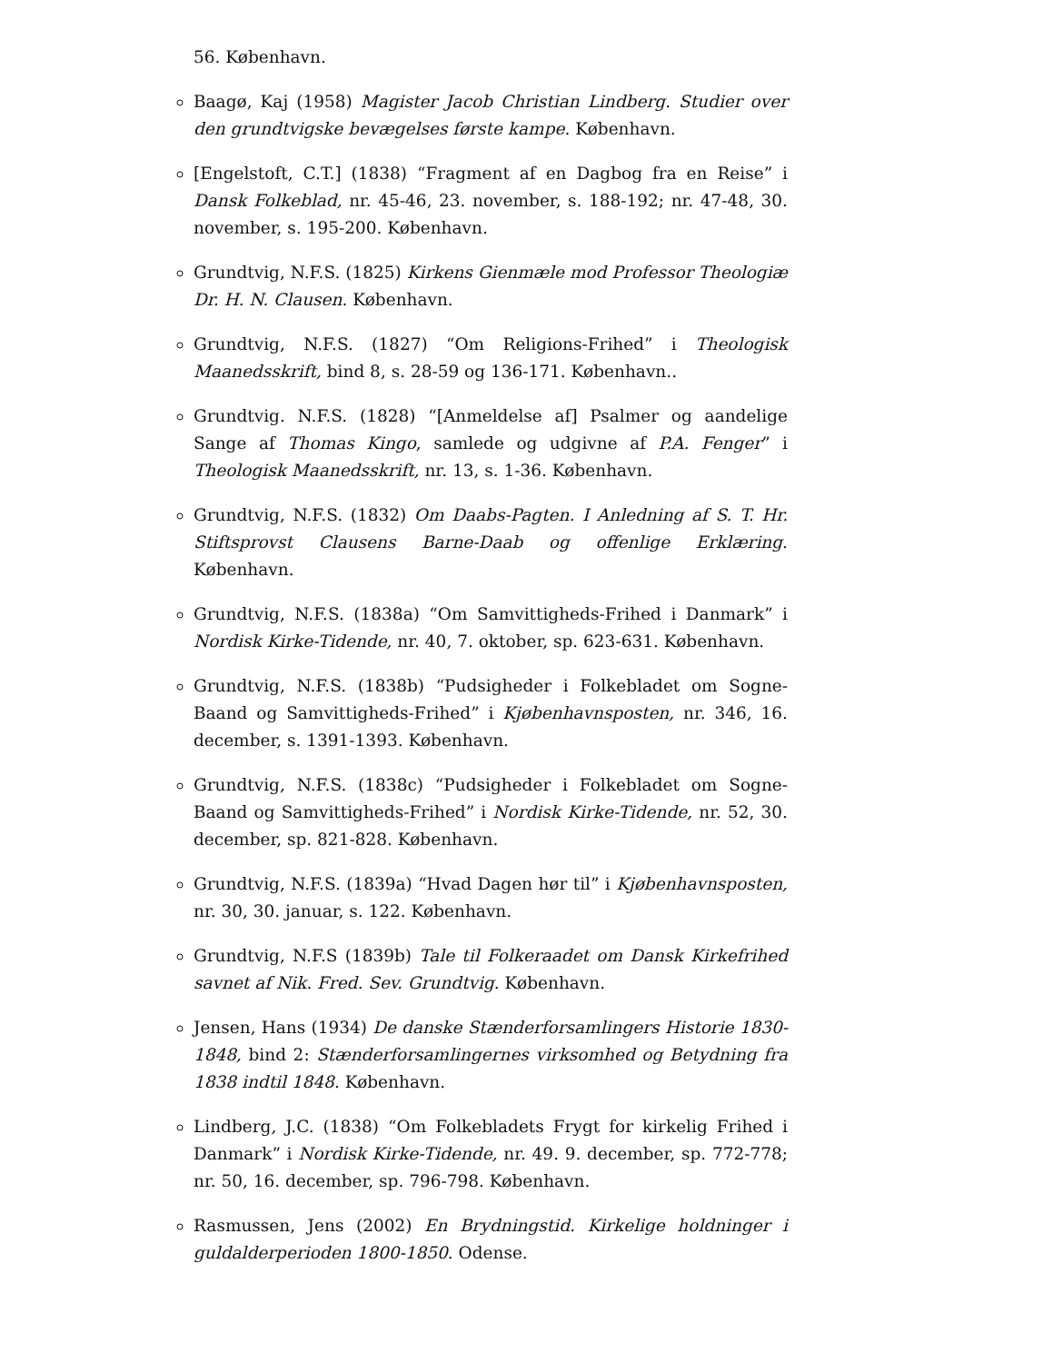56. København.
Baagø, Kaj (1958) Magister Jacob Christian Lindberg. Studier over den grundtvigske bevægelses første kampe. København.
[Engelstoft, C.T.] (1838) “Fragment af en Dagbog fra en Reise” i Dansk Folkeblad, nr. 45-46, 23. november, s. 188-192; nr. 47-48, 30. november, s. 195-200. København.
Grundtvig, N.F.S. (1825) Kirkens Gienmæle mod Professor Theologiæ Dr. H. N. Clausen. København.
Grundtvig, N.F.S. (1827) “Om Religions-Frihed” i Theologisk Maanedsskrift, bind 8, s. 28-59 og 136-171. København..
Grundtvig. N.F.S. (1828) “[Anmeldelse af] Psalmer og aandelige Sange af Thomas Kingo, samlede og udgivne af P.A. Fenger” i Theologisk Maanedsskrift, nr. 13, s. 1-36. København.
Grundtvig, N.F.S. (1832) Om Daabs-Pagten. I Anledning af S. T. Hr. Stiftsprovst Clausens Barne-Daab og offenlige Erklæring. København.
Grundtvig, N.F.S. (1838a) “Om Samvittigheds-Frihed i Danmark” i Nordisk Kirke-Tidende, nr. 40, 7. oktober, sp. 623-631. København.
Grundtvig, N.F.S. (1838b) “Pudsigheder i Folkebladet om Sogne-Baand og Samvittigheds-Frihed” i Kjøbenhavnsposten, nr. 346, 16. december, s. 1391-1393. København.
Grundtvig, N.F.S. (1838c) “Pudsigheder i Folkebladet om Sogne-Baand og Samvittigheds-Frihed” i Nordisk Kirke-Tidende, nr. 52, 30. december, sp. 821-828. København.
Grundtvig, N.F.S. (1839a) “Hvad Dagen hør til” i Kjøbenhavnsposten, nr. 30, 30. januar, s. 122. København.
Grundtvig, N.F.S (1839b) Tale til Folkeraadet om Dansk Kirkefrihed savnet af Nik. Fred. Sev. Grundtvig. København.
Jensen, Hans (1934) De danske Stænderforsamlingers Historie 1830-1848, bind 2: Stænderforsamlingernes virksomhed og Betydning fra 1838 indtil 1848. København.
Lindberg, J.C. (1838) “Om Folkebladets Frygt for kirkelig Frihed i Danmark” i Nordisk Kirke-Tidende, nr. 49. 9. december, sp. 772-778; nr. 50, 16. december, sp. 796-798. København.
Rasmussen, Jens (2002) En Brydningstid. Kirkelige holdninger i guldalderperioden 1800-1850. Odense.